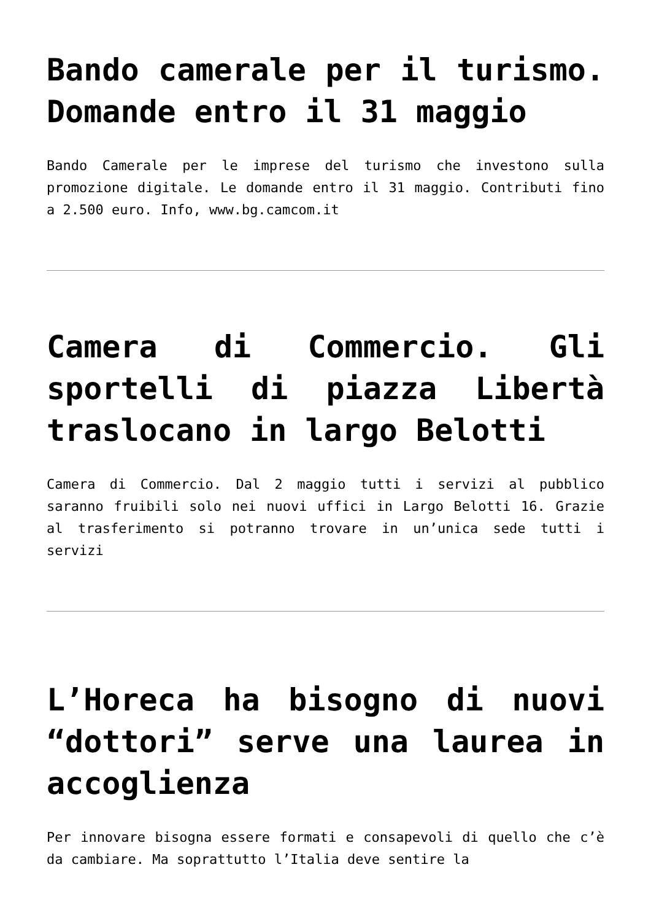Bando camerale per il turismo. Domande entro il 31 maggio
Bando Camerale per le imprese del turismo che investono sulla promozione digitale. Le domande entro il 31 maggio. Contributi fino a 2.500 euro. Info, www.bg.camcom.it
Camera di Commercio. Gli sportelli di piazza Libertà traslocano in largo Belotti
Camera di Commercio. Dal 2 maggio tutti i servizi al pubblico saranno fruibili solo nei nuovi uffici in Largo Belotti 16. Grazie al trasferimento si potranno trovare in un’unica sede tutti i servizi
L’Horeca ha bisogno di nuovi “dottori” serve una laurea in accoglienza
Per innovare bisogna essere formati e consapevoli di quello che c’è da cambiare. Ma soprattutto l’Italia deve sentire la